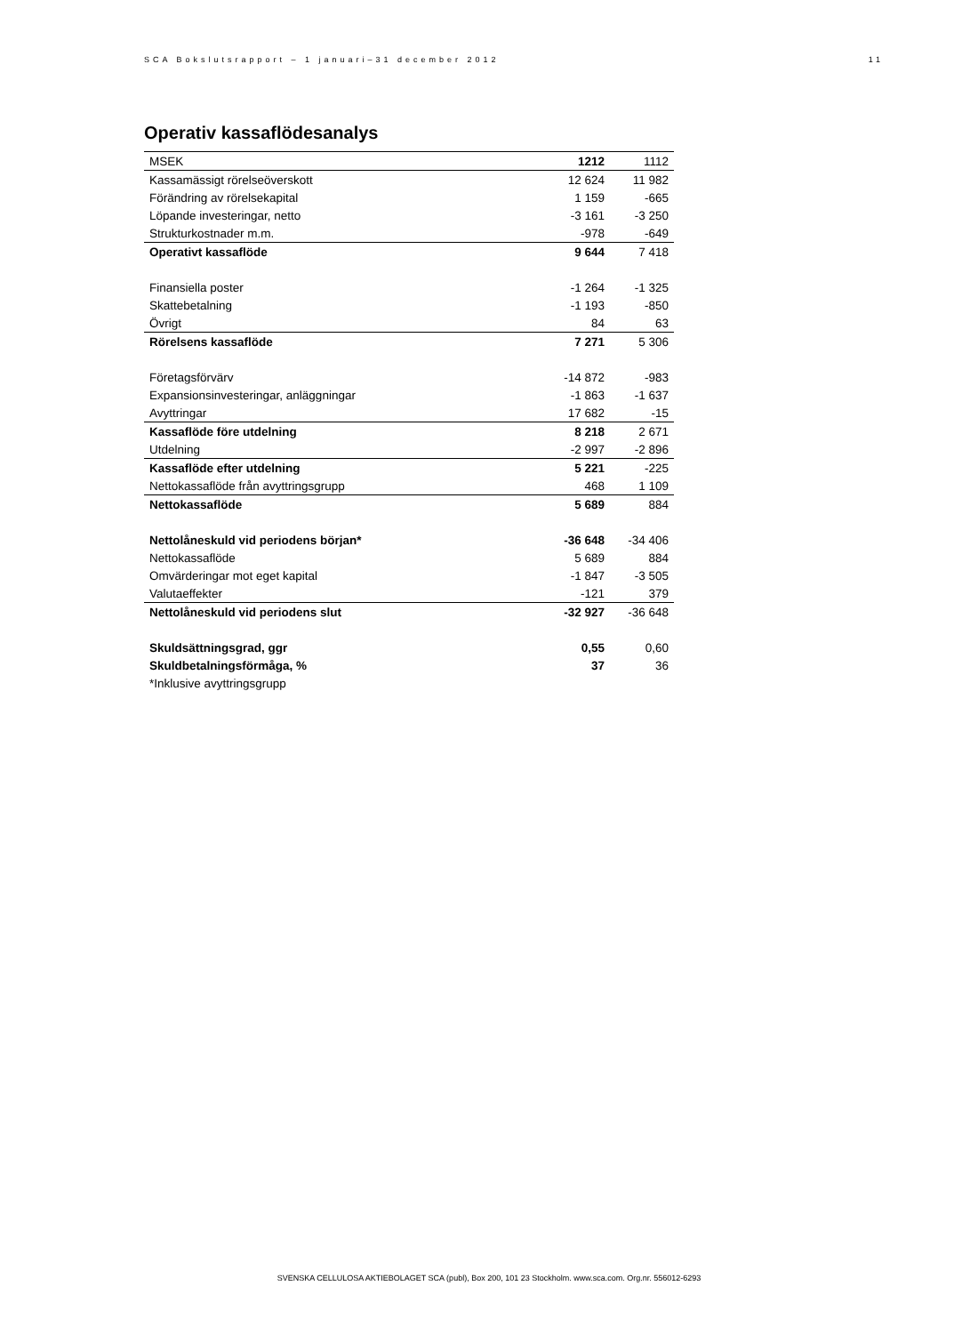SCA Bokslutsrapport – 1 januari–31 december 2012 11
Operativ kassaflödesanalys
| MSEK | 1212 | 1112 |
| --- | --- | --- |
| Kassamässigt rörelseöverskott | 12 624 | 11 982 |
| Förändring av rörelsekapital | 1 159 | -665 |
| Löpande investeringar, netto | -3 161 | -3 250 |
| Strukturkostnader m.m. | -978 | -649 |
| Operativt kassaflöde | 9 644 | 7 418 |
| Finansiella poster | -1 264 | -1 325 |
| Skattebetalning | -1 193 | -850 |
| Övrigt | 84 | 63 |
| Rörelsens kassaflöde | 7 271 | 5 306 |
| Företagsförvärv | -14 872 | -983 |
| Expansionsinvesteringar, anläggningar | -1 863 | -1 637 |
| Avyttringar | 17 682 | -15 |
| Kassaflöde före utdelning | 8 218 | 2 671 |
| Utdelning | -2 997 | -2 896 |
| Kassaflöde efter utdelning | 5 221 | -225 |
| Nettokassaflöde från avyttringsgrupp | 468 | 1 109 |
| Nettokassaflöde | 5 689 | 884 |
| Nettolåneskuld vid periodens början* | -36 648 | -34 406 |
| Nettokassaflöde | 5 689 | 884 |
| Omvärderingar mot eget kapital | -1 847 | -3 505 |
| Valutaeffekter | -121 | 379 |
| Nettolåneskuld vid periodens slut | -32 927 | -36 648 |
| Skuldsättningsgrad, ggr | 0,55 | 0,60 |
| Skuldbetalningsförmåga, % | 37 | 36 |
| *Inklusive avyttringsgrupp | | |
SVENSKA CELLULOSA AKTIEBOLAGET SCA (publ), Box 200, 101 23 Stockholm. www.sca.com. Org.nr. 556012-6293